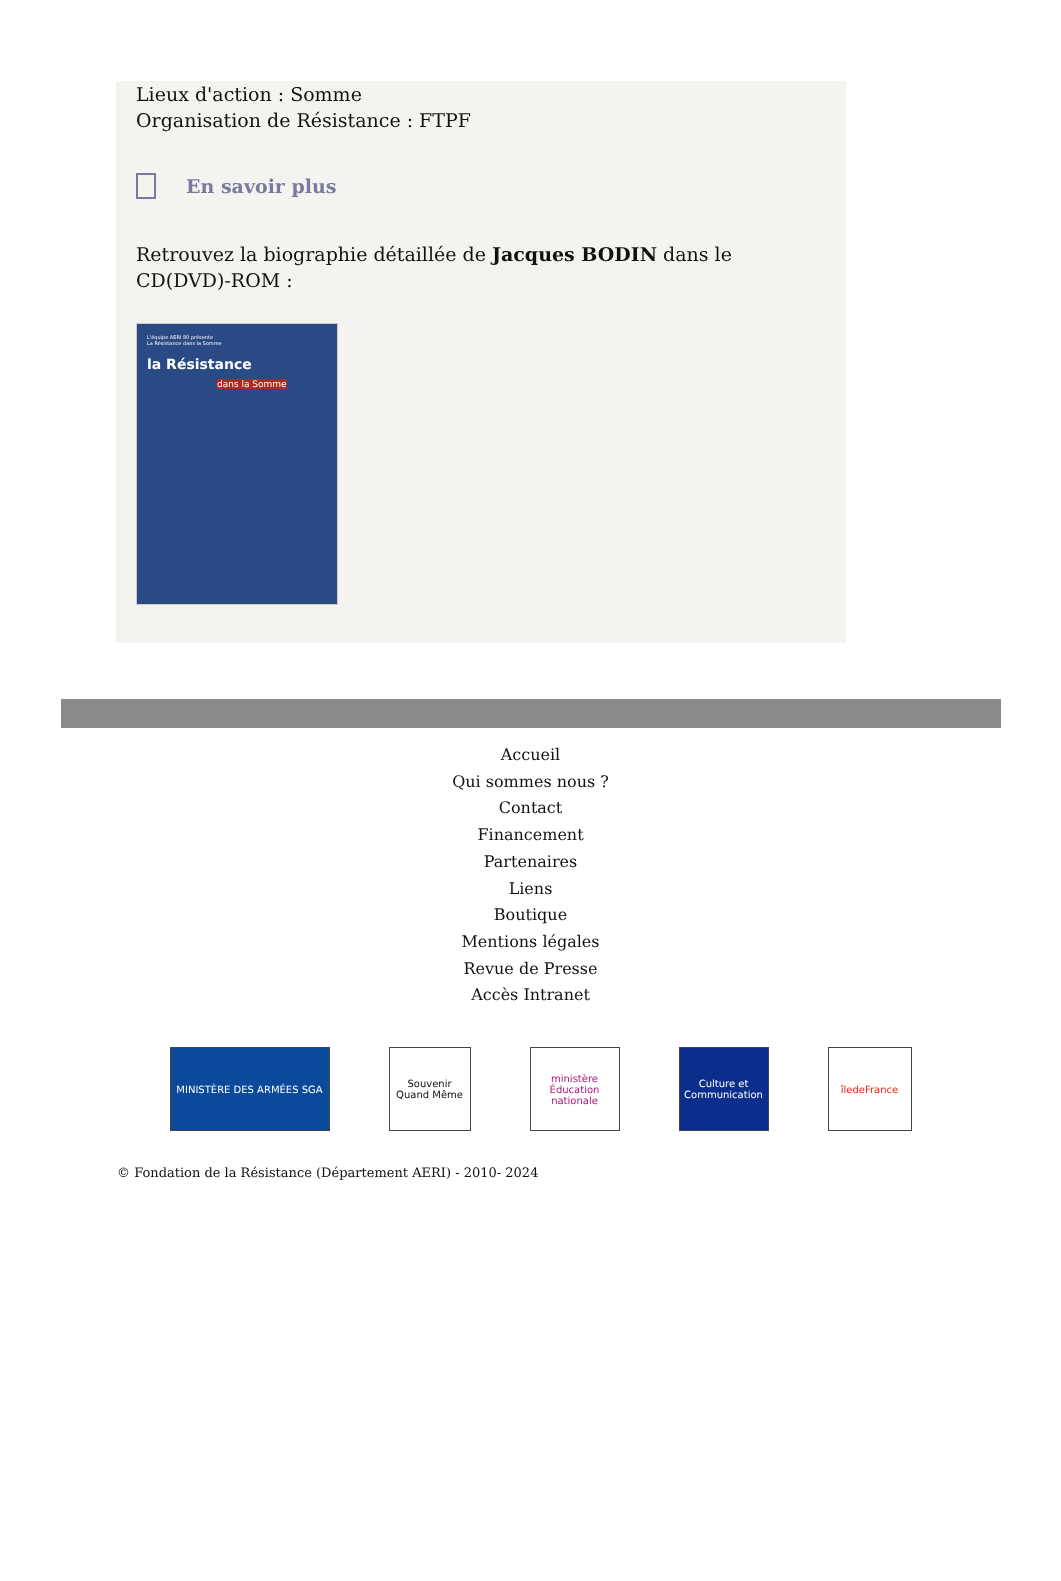Lieux d'action : Somme
Organisation de Résistance : FTPF
En savoir plus
Retrouvez la biographie détaillée de Jacques BODIN dans le CD(DVD)-ROM :
L'équipe AERI 80 présente
La Résistance dans la Somme
la Résistance
dans la Somme
Accueil
Qui sommes nous ?
Contact
Financement
Partenaires
Liens
Boutique
Mentions légales
Revue de Presse
Accès Intranet
MINISTÈRE DES ARMÉES SGA Souvenir Quand Même
ministère Éducation nationale
Culture et Communication
îledeFrance
© Fondation de la Résistance (Département AERI) - 2010- 2024